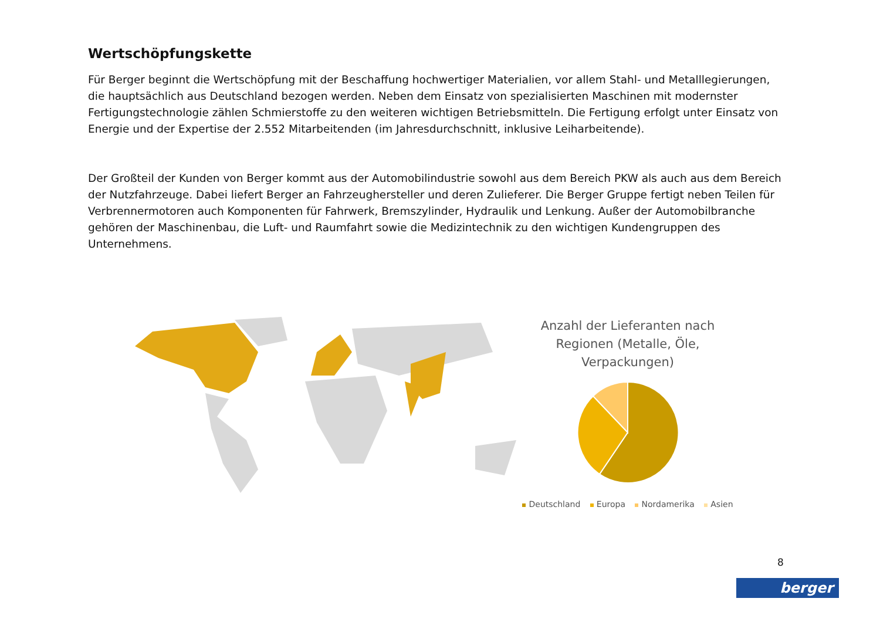Wertschöpfungskette
Für Berger beginnt die Wertschöpfung mit der Beschaffung hochwertiger Materialien, vor allem Stahl- und Metalllegierungen, die hauptsächlich aus Deutschland bezogen werden. Neben dem Einsatz von spezialisierten Maschinen mit modernster Fertigungstechnologie zählen Schmierstoffe zu den weiteren wichtigen Betriebsmitteln. Die Fertigung erfolgt unter Einsatz von Energie und der Expertise der 2.552 Mitarbeitenden (im Jahresdurchschnitt, inklusive Leiharbeitende).
Der Großteil der Kunden von Berger kommt aus der Automobilindustrie sowohl aus dem Bereich PKW als auch aus dem Bereich der Nutzfahrzeuge. Dabei liefert Berger an Fahrzeughersteller und deren Zulieferer. Die Berger Gruppe fertigt neben Teilen für Verbrennermotoren auch Komponenten für Fahrwerk, Bremszylinder, Hydraulik und Lenkung. Außer der Automobilbranche gehören der Maschinenbau, die Luft- und Raumfahrt sowie die Medizintechnik zu den wichtigen Kundengruppen des Unternehmens.
Anzahl der Lieferanten nach Regionen (Metalle, Öle, Verpackungen)
Deutschland Europa Nordamerika Asien
8
berger